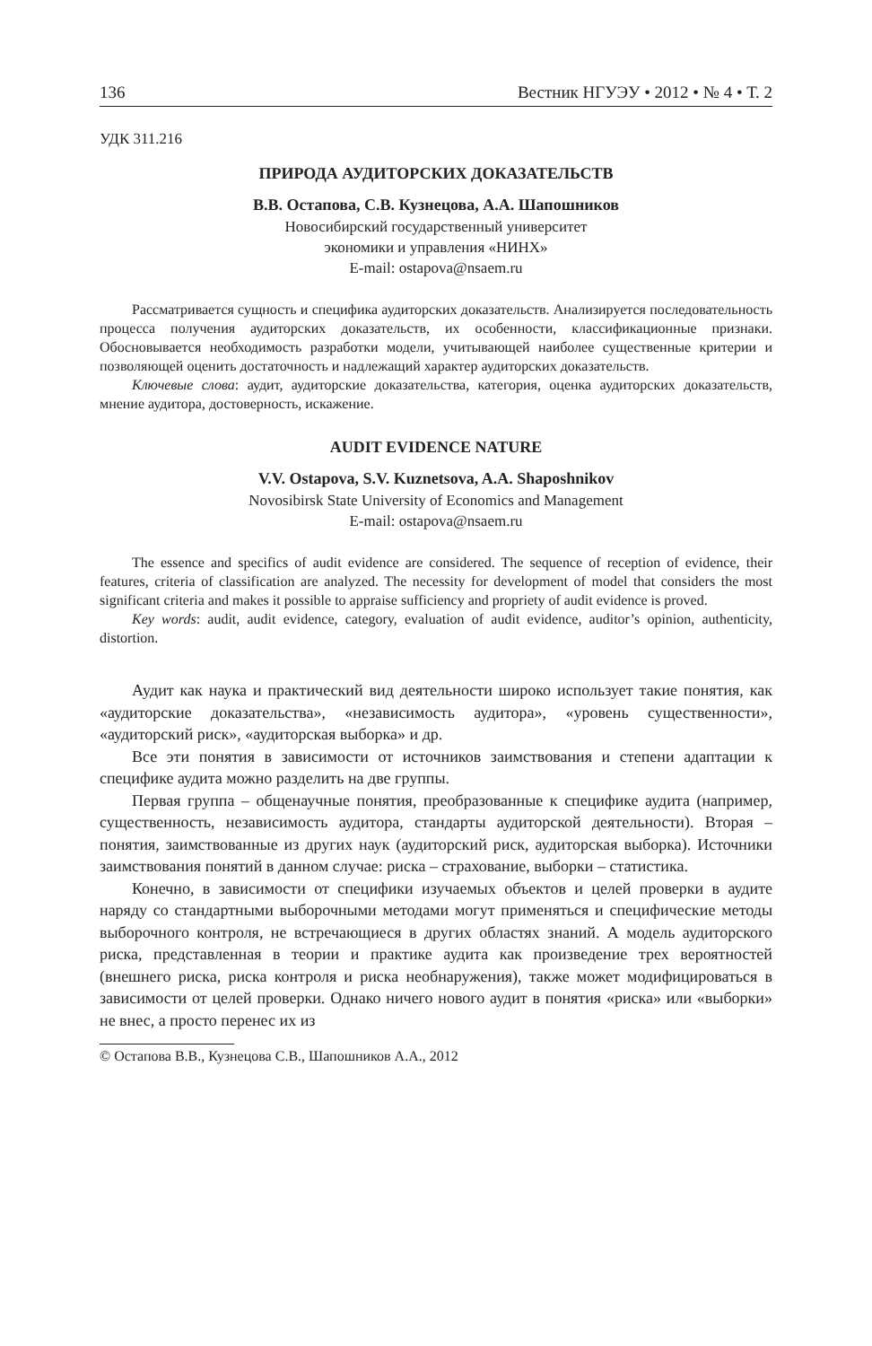136 Вестник НГУЭУ • 2012 • № 4 • Т. 2
УДК 311.216
ПРИРОДА АУДИТОРСКИХ ДОКАЗАТЕЛЬСТВ
В.В. Остапова, С.В. Кузнецова, А.А. Шапошников
Новосибирский государственный университет
экономики и управления «НИНХ»
E-mail: ostapova@nsaem.ru
Рассматривается сущность и специфика аудиторских доказательств. Анализируется последовательность процесса получения аудиторских доказательств, их особенности, классификационные признаки. Обосновывается необходимость разработки модели, учитывающей наиболее существенные критерии и позволяющей оценить достаточность и надлежащий характер аудиторских доказательств.
Ключевые слова: аудит, аудиторские доказательства, категория, оценка аудиторских доказательств, мнение аудитора, достоверность, искажение.
AUDIT EVIDENCE NATURE
V.V. Ostapova, S.V. Kuznetsova, A.A. Shaposhnikov
Novosibirsk State University of Economics and Management
E-mail: ostapova@nsaem.ru
The essence and specifics of audit evidence are considered. The sequence of reception of evidence, their features, criteria of classification are analyzed. The necessity for development of model that considers the most significant criteria and makes it possible to appraise sufficiency and propriety of audit evidence is proved.
Key words: audit, audit evidence, category, evaluation of audit evidence, auditor’s opinion, authenticity, distortion.
Аудит как наука и практический вид деятельности широко использует такие понятия, как «аудиторские доказательства», «независимость аудитора», «уровень существенности», «аудиторский риск», «аудиторская выборка» и др.
Все эти понятия в зависимости от источников заимствования и степени адаптации к специфике аудита можно разделить на две группы.
Первая группа – общенаучные понятия, преобразованные к специфике аудита (например, существенность, независимость аудитора, стандарты аудиторской деятельности). Вторая – понятия, заимствованные из других наук (аудиторский риск, аудиторская выборка). Источники заимствования понятий в данном случае: риска – страхование, выборки – статистика.
Конечно, в зависимости от специфики изучаемых объектов и целей проверки в аудите наряду со стандартными выборочными методами могут применяться и специфические методы выборочного контроля, не встречающиеся в других областях знаний. А модель аудиторского риска, представленная в теории и практике аудита как произведение трех вероятностей (внешнего риска, риска контроля и риска необнаружения), также может модифицироваться в зависимости от целей проверки. Однако ничего нового аудит в понятия «риска» или «выборки» не внес, а просто перенес их из
© Остапова В.В., Кузнецова С.В., Шапошников А.А., 2012